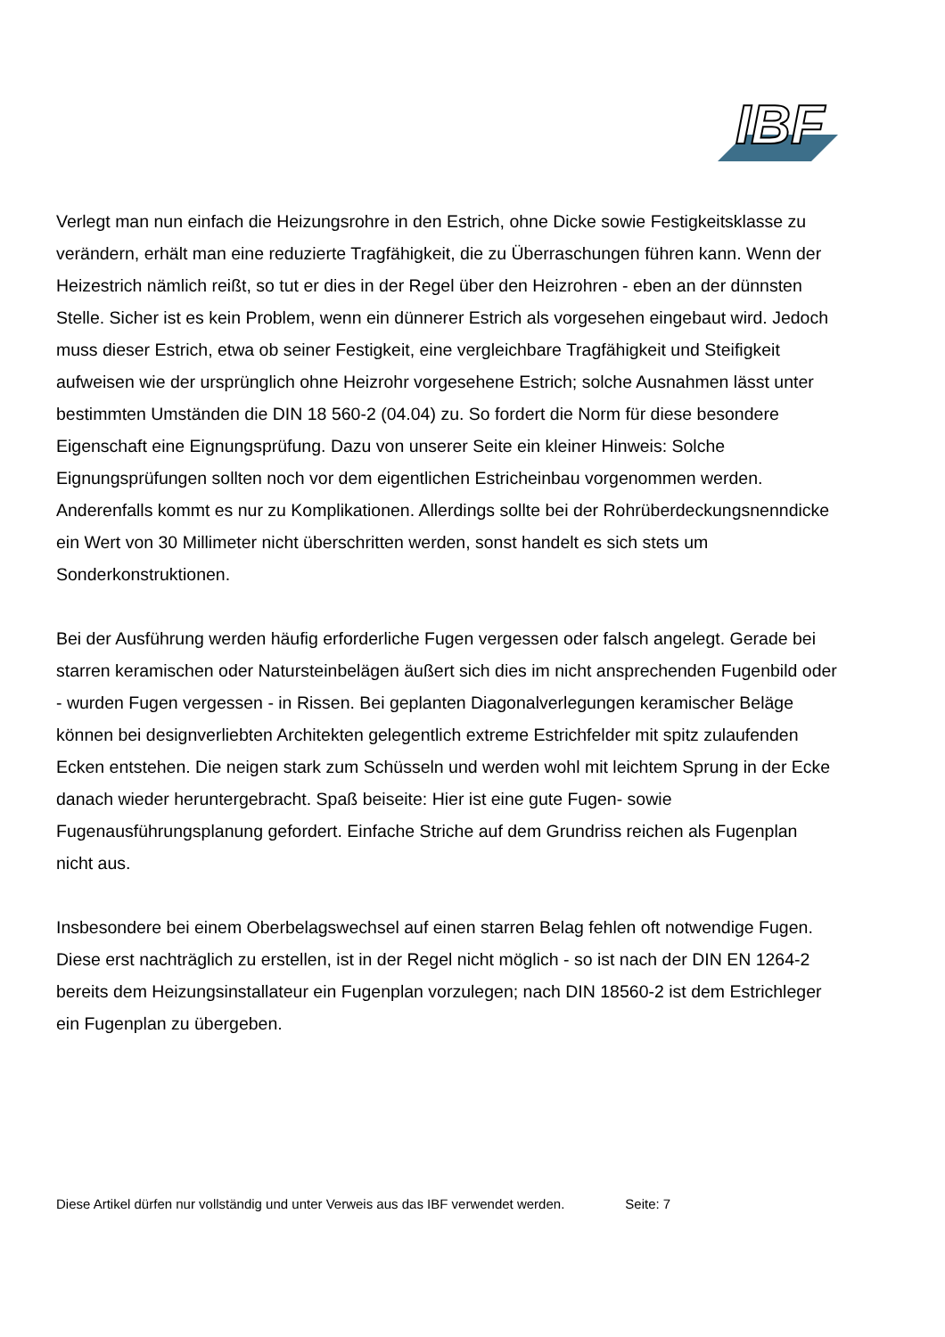IBF
Verlegt man nun einfach die Heizungsrohre in den Estrich, ohne Dicke sowie Festigkeitsklasse zu verändern, erhält man eine reduzierte Tragfähigkeit, die zu Überraschungen führen kann. Wenn der Heizestrich nämlich reißt, so tut er dies in der Regel über den Heizrohren - eben an der dünnsten Stelle. Sicher ist es kein Problem, wenn ein dünnerer Estrich als vorgesehen eingebaut wird. Jedoch muss dieser Estrich, etwa ob seiner Festigkeit, eine vergleichbare Tragfähigkeit und Steifigkeit aufweisen wie der ursprünglich ohne Heizrohr vorgesehene Estrich; solche Ausnahmen lässt unter bestimmten Umständen die DIN 18 560-2 (04.04) zu. So fordert die Norm für diese besondere Eigenschaft eine Eignungsprüfung. Dazu von unserer Seite ein kleiner Hinweis: Solche Eignungsprüfungen sollten noch vor dem eigentlichen Estricheinbau vorgenommen werden. Anderenfalls kommt es nur zu Komplikationen. Allerdings sollte bei der Rohrüberdeckungsnenndicke ein Wert von 30 Millimeter nicht überschritten werden, sonst handelt es sich stets um Sonderkonstruktionen.
Bei der Ausführung werden häufig erforderliche Fugen vergessen oder falsch angelegt. Gerade bei starren keramischen oder Natursteinbelägen äußert sich dies im nicht ansprechenden Fugenbild oder - wurden Fugen vergessen - in Rissen. Bei geplanten Diagonalverlegungen keramischer Beläge können bei designverliebten Architekten gelegentlich extreme Estrichfelder mit spitz zulaufenden Ecken entstehen. Die neigen stark zum Schüsseln und werden wohl mit leichtem Sprung in der Ecke danach wieder heruntergebracht. Spaß beiseite: Hier ist eine gute Fugen- sowie Fugenausführungsplanung gefordert. Einfache Striche auf dem Grundriss reichen als Fugenplan nicht aus.
Insbesondere bei einem Oberbelagswechsel auf einen starren Belag fehlen oft notwendige Fugen. Diese erst nachträglich zu erstellen, ist in der Regel nicht möglich - so ist nach der DIN EN 1264-2 bereits dem Heizungsinstallateur ein Fugenplan vorzulegen; nach DIN 18560-2 ist dem Estrichleger ein Fugenplan zu übergeben.
Diese Artikel dürfen nur vollständig und unter Verweis aus das IBF verwendet werden. Seite: 7